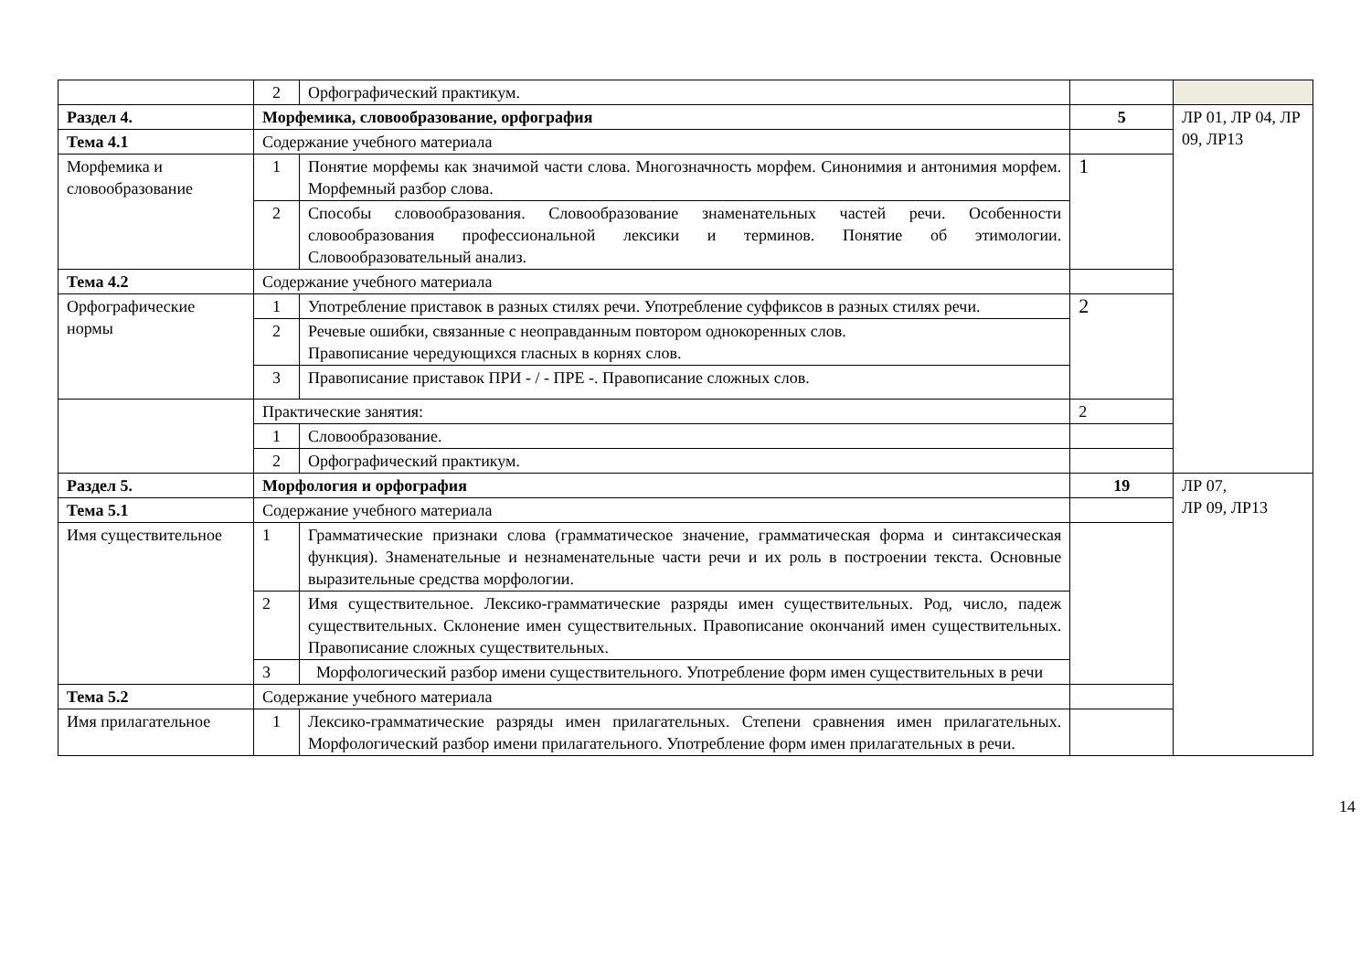| | 2 | Орфографический практикум. | | |
| Раздел 4. | Морфемика, словообразование, орфография | | 5 | ЛР 01, ЛР 04, ЛР 09, ЛР13 |
| Тема 4.1 | Содержание учебного материала | | | |
| Морфемика и словообразование | 1 | Понятие морфемы как значимой части слова. Многозначность морфем. Синонимия и антонимия морфем. Морфемный разбор слова. | 1 | |
| | 2 | Способы словообразования. Словообразование знаменательных частей речи. Особенности словообразования профессиональной лексики и терминов. Понятие об этимологии. Словообразовательный анализ. | | |
| Тема 4.2 | Содержание учебного материала | | | |
| Орфографические нормы | 1 | Употребление приставок в разных стилях речи. Употребление суффиксов в разных стилях речи. | 2 | |
| | 2 | Речевые ошибки, связанные с неоправданным повтором однокоренных слов. Правописание чередующихся гласных в корнях слов. | | |
| | 3 | Правописание приставок ПРИ - / - ПРЕ -. Правописание сложных слов. | | |
| | Практические занятия: | | 2 | |
| | 1 | Словообразование. | | |
| | 2 | Орфографический практикум. | | |
| Раздел 5. | Морфология и орфография | | 19 | ЛР 07, ЛР 09, ЛР13 |
| Тема 5.1 | Содержание учебного материала | | | |
| Имя существительное | 1 | Грамматические признаки слова (грамматическое значение, грамматическая форма и синтаксическая функция). Знаменательные и незнаменательные части речи и их роль в построении текста. Основные выразительные средства морфологии. | | |
| | 2 | Имя существительное. Лексико-грамматические разряды имен существительных. Род, число, падеж существительных. Склонение имен существительных. Правописание окончаний имен существительных. Правописание сложных существительных. | | |
| | 3 | Морфологический разбор имени существительного. Употребление форм имен существительных в речи | | |
| Тема 5.2 | Содержание учебного материала | | | |
| Имя прилагательное | 1 | Лексико-грамматические разряды имен прилагательных. Степени сравнения имен прилагательных. Морфологический разбор имени прилагательного. Употребление форм имен прилагательных в речи. | | |
14